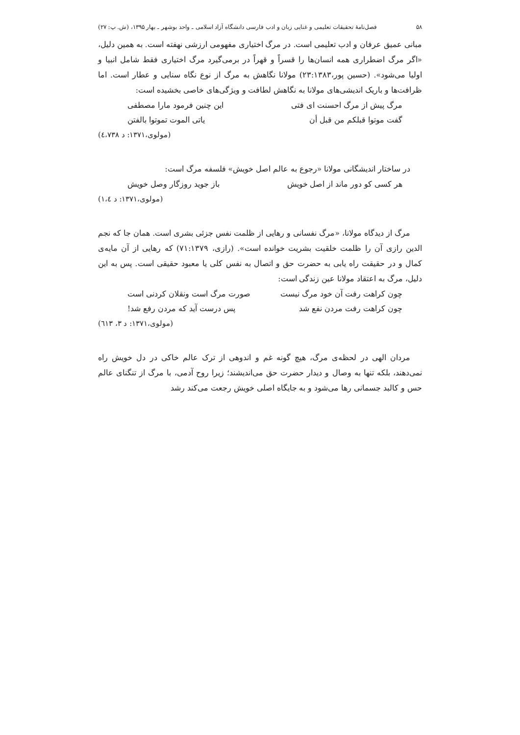۵۸ فصل‌نامهٔ تحقیقات تعلیمی و غنایی زبان و ادب فارسی دانشگاه آزاد اسلامی ـ واحد بوشهر ـ بهار ۱۳۹۵، (ش. پ: ۲۷)
مبانی عمیق عرفان و ادب تعلیمی است. در مرگ اختیاری مفهومی ارزشی نهفته است. به همین دلیل، «اگر مرگ اضطراری همه انسان‌ها را قسراً و قهراً در برمی‌گیرد مرگ اختیاری فقط شامل انبیا و اولیا می‌شود». (حسین پور،۲۳:۱۳۸۳) مولانا نگاهش به مرگ از نوع نگاه سنایی و عطار است. اما ظرافت‌ها و باریک اندیشی‌های مولانا به نگاهش لطافت و ویژگی‌های خاصی بخشیده است:
مرگ پیش از مرگ احسنت ای فتی این چنین فرمود مارا مصطفی
گفت موتوا قبلکم من قبل أن یاتی الموت تموتوا بالفتن
(مولوی،۱۳۷۱: د ٤،۷۳۸)
در ساختار اندیشگانی مولانا «رجوع به عالم اصل خویش» فلسفه مرگ است:
هر کسی کو دور ماند از اصل خویش باز جوید روزگار وصل خویش
(مولوی،۱۳۷۱: د ۱،٤)
مرگ از دیدگاه مولانا، «مرگ نفسانی و رهایی از ظلمت نفس جزئی بشری است. همان جا که نجم الدین رازی آن را ظلمت خلقیت بشریت خوانده است». (رازی، ۷۱:۱۳۷۹) که رهایی از آن مایه‌ی کمال و در حقیقت راه یابی به حضرت حق و اتصال به نفس کلی یا معبود حقیقی است. پس به این دلیل، مرگ به اعتقاد مولانا عین زندگی است:
چون کراهت رفت آن خود مرگ نیست صورت مرگ است ونقلان کردنی است
چون کراهت رفت مردن نفع شد پس درست آید که مردن رفع شد!
(مولوی،۱۳۷۱: د ۳، ٦۱۳)
مردان الهی در لحظه‌ی مرگ، هیچ گونه غم و اندوهی از ترک عالم خاکی در دل خویش راه نمی‌دهند، بلکه تنها به وصال و دیدار حضرت حق می‌اندیشند؛ زیرا روح آدمی، با مرگ از تنگنای عالم حس و کالبد جسمانی رها می‌شود و به جایگاه اصلی خویش رجعت می‌کند رشد